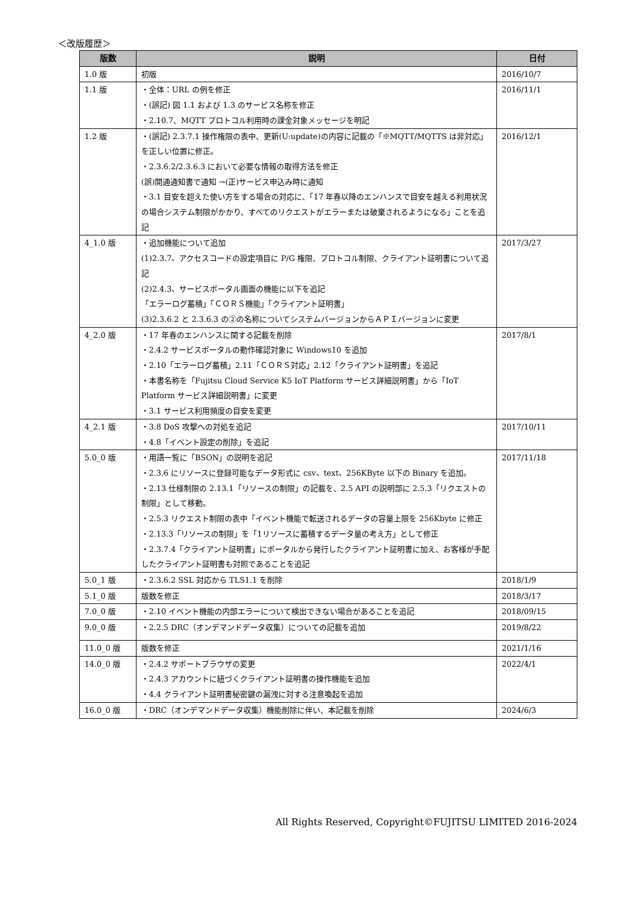＜改版履歴＞
| 版数 | 説明 | 日付 |
| --- | --- | --- |
| 1.0 版 | 初版 | 2016/10/7 |
| 1.1 版 | ・全体：URL の例を修正 ・(誤記) 図 1.1 および 1.3 のサービス名称を修正 ・2.10.7、MQTT プロトコル利用時の課金対象メッセージを明記 | 2016/11/1 |
| 1.2 版 | ・(誤記) 2.3.7.1 操作権限の表中、更新(U:update)の内容に記載の「※MQTT/MQTTS は非対応」を正しい位置に修正。 ・2.3.6.2/2.3.6.3 において必要な情報の取得方法を修正 (誤)開通通知書で通知 →(正)サービス申込み時に通知 ・3.1 目安を超えた使い方をする場合の対応に、「17 年春以降のエンハンスで目安を越える利用状況の場合システム制限がかかり、すべてのリクエストがエラーまたは破棄されるようになる」ことを追記 | 2016/12/1 |
| 4_1.0 版 | ・追加機能について追加 (1)2.3.7、アクセスコードの設定項目に P/G 権限、プロトコル制限、クライアント証明書について追記 (2)2.4.3、サービスポータル画面の機能に以下を追記 「エラーログ蓄積」「ＣＯＲＳ機能」「クライアント証明書」 (3)2.3.6.2 と 2.3.6.3 の②の名称についてシステムバージョンからＡＰＩバージョンに変更 | 2017/3/27 |
| 4_2.0 版 | ・17 年春のエンハンスに関する記載を削除 ・2.4.2 サービスポータルの動作確認対象に Windows10 を追加 ・2.10「エラーログ蓄積」2.11「ＣＯＲＳ対応」2.12「クライアント証明書」を追記 ・本書名称を「Fujitsu Cloud Service K5 IoT Platform サービス詳細説明書」から「IoT Platform サービス詳細説明書」に変更 ・3.1 サービス利用頻度の目安を変更 | 2017/8/1 |
| 4_2.1 版 | ・3.8 DoS 攻撃への対処を追記 ・4.8「イベント設定の削除」を追記 | 2017/10/11 |
| 5.0_0 版 | ・用語一覧に「BSON」の説明を追記 ・2.3.6 にリソースに登録可能なデータ形式に csv、text、256KByte 以下の Binary を追加。 ・2.13 仕様制限の 2.13.1「リソースの制限」の記載を、2.5 API の説明部に 2.5.3「リクエストの制限」として移動。 ・2.5.3 リクエスト制限の表中「イベント機能で転送されるデータの容量上限を 256Kbyte に修正 ・2.13.3「リソースの制限」を「1リソースに蓄積するデータ量の考え方」として修正 ・2.3.7.4「クライアント証明書」にポータルから発行したクライアント証明書に加え、お客様が手配したクライアント証明書も対照であることを追記 | 2017/11/18 |
| 5.0_1 版 | ・2.3.6.2 SSL 対応から TLS1.1 を削除 | 2018/1/9 |
| 5.1_0 版 | 版数を修正 | 2018/3/17 |
| 7.0_0 版 | ・2.10 イベント機能の内部エラーについて検出できない場合があることを追記 | 2018/09/15 |
| 9.0_0 版 | ・2.2.5 DRC（オンデマンドデータ収集）についての記載を追加 | 2019/8/22 |
| 11.0_0 版 | 版数を修正 | 2021/1/16 |
| 14.0_0 版 | ・2.4.2 サポートブラウザの変更 ・2.4.3 アカウントに紐づくクライアント証明書の操作機能を追加 ・4.4 クライアント証明書秘密鍵の漏洩に対する注意喚起を追加 | 2022/4/1 |
| 16.0_0 版 | ・DRC（オンデマンドデータ収集）機能削除に伴い、本記載を削除 | 2024/6/3 |
All Rights Reserved, Copyright©FUJITSU LIMITED 2016-2024